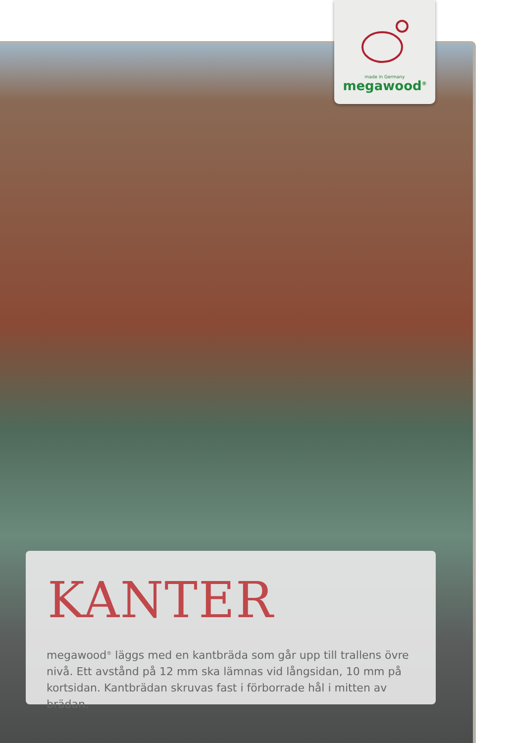made in Germany
megawood<sup>®</sup>
KANTER
megawood<sup>®</sup> läggs med en kantbräda som går upp till trallens övre nivå. Ett avstånd på 12 mm ska lämnas vid långsidan, 10 mm på kortsidan. Kantbrädan skruvas fast i förborrade hål i mitten av brädan.